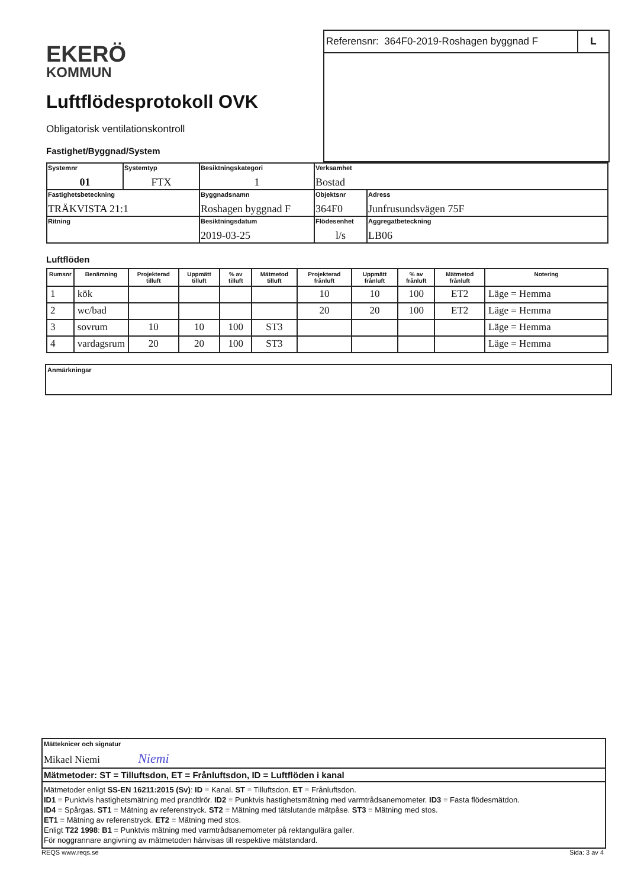EKERÖ
KOMMUN
Luftflödesprotokoll OVK
Obligatorisk ventilationskontroll
Fastighet/Byggnad/System
Referensnr: 364F0-2019-Roshagen byggnad F
L
| Systemnr 01 | Systemtyp FTX | Besiktningskategori 1 | Verksamhet Bostad | |
| Fastighetsbeteckning TRÄKVISTA 21:1 | | Byggnadsnamn Roshagen byggnad F | Objektsnr 364F0 | Adress Junfrusundsvägen 75F |
| Ritning | | Besiktningsdatum 2019-03-25 | Flödesenhet l/s | Aggregatbeteckning LB06 |
Luftflöden
| Rumsnr | Benämning | Projekterad tilluft | Uppmätt tilluft | % av tilluft | Mätmetod tilluft | Projekterad frånluft | Uppmätt frånluft | % av frånluft | Mätmetod frånluft | Notering |
| --- | --- | --- | --- | --- | --- | --- | --- | --- | --- | --- |
| 1 | kök | | | | | 10 | 10 | 100 | ET2 | Läge = Hemma |
| 2 | wc/bad | | | | | 20 | 20 | 100 | ET2 | Läge = Hemma |
| 3 | sovrum | 10 | 10 | 100 | ST3 | | | | | Läge = Hemma |
| 4 | vardagsrum | 20 | 20 | 100 | ST3 | | | | | Läge = Hemma |
Anmärkningar
Mätteknicer och signatur
Mikael Niemi Niemi
Mätmetoder: ST = Tilluftsdon, ET = Frånluftsdon, ID = Luftflöden i kanal
Mätmetoder enligt SS-EN 16211:2015 (Sv): ID = Kanal. ST = Tilluftsdon. ET = Frånluftsdon.
ID1 = Punktvis hastighetsmätning med prandtlrör. ID2 = Punktvis hastighetsmätning med varmtrådsanemometer. ID3 = Fasta flödesmätdon.
ID4 = Spårgas. ST1 = Mätning av referenstryck. ST2 = Mätning med tätslutande mätpåse. ST3 = Mätning med stos.
ET1 = Mätning av referenstryck. ET2 = Mätning med stos.
Enligt T22 1998: B1 = Punktvis mätning med varmtrådsanemometer på rektangulära galler.
För noggrannare angivning av mätmetoden hänvisas till respektive mätstandard.
REQS www.reqs.se Sida: 3 av 4